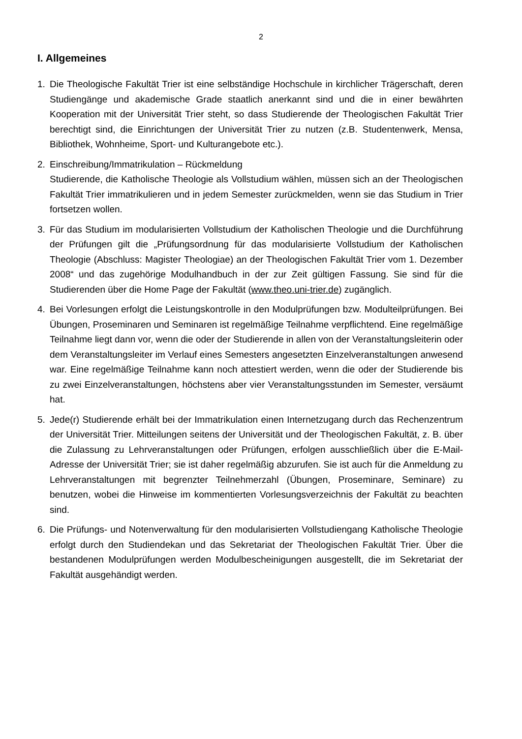2
I. Allgemeines
1. Die Theologische Fakultät Trier ist eine selbständige Hochschule in kirchlicher Trägerschaft, deren Studiengänge und akademische Grade staatlich anerkannt sind und die in einer bewährten Kooperation mit der Universität Trier steht, so dass Studierende der Theologischen Fakultät Trier berechtigt sind, die Einrichtungen der Universität Trier zu nutzen (z.B. Studentenwerk, Mensa, Bibliothek, Wohnheime, Sport- und Kulturangebote etc.).
2. Einschreibung/Immatrikulation – Rückmeldung
Studierende, die Katholische Theologie als Vollstudium wählen, müssen sich an der Theologischen Fakultät Trier immatrikulieren und in jedem Semester zurückmelden, wenn sie das Studium in Trier fortsetzen wollen.
3. Für das Studium im modularisierten Vollstudium der Katholischen Theologie und die Durchführung der Prüfungen gilt die „Prüfungsordnung für das modularisierte Vollstudium der Katholischen Theologie (Abschluss: Magister Theologiae) an der Theologischen Fakultät Trier vom 1. Dezember 2008“ und das zugehörige Modulhandbuch in der zur Zeit gültigen Fassung. Sie sind für die Studierenden über die Home Page der Fakultät (www.theo.uni-trier.de) zugänglich.
4. Bei Vorlesungen erfolgt die Leistungskontrolle in den Modulprüfungen bzw. Modulteilprüfungen. Bei Übungen, Proseminaren und Seminaren ist regelmäßige Teilnahme verpflichtend. Eine regelmäßige Teilnahme liegt dann vor, wenn die oder der Studierende in allen von der Veranstaltungsleiterin oder dem Veranstaltungsleiter im Verlauf eines Semesters angesetzten Einzelveranstaltungen anwesend war. Eine regelmäßige Teilnahme kann noch attestiert werden, wenn die oder der Studierende bis zu zwei Einzelveranstaltungen, höchstens aber vier Veranstaltungsstunden im Semester, versäumt hat.
5. Jede(r) Studierende erhält bei der Immatrikulation einen Internetzugang durch das Rechenzentrum der Universität Trier. Mitteilungen seitens der Universität und der Theologischen Fakultät, z. B. über die Zulassung zu Lehrveranstaltungen oder Prüfungen, erfolgen ausschließlich über die E-Mail-Adresse der Universität Trier; sie ist daher regelmäßig abzurufen. Sie ist auch für die Anmeldung zu Lehrveranstaltungen mit begrenzter Teilnehmerzahl (Übungen, Proseminare, Seminare) zu benutzen, wobei die Hinweise im kommentierten Vorlesungsverzeichnis der Fakultät zu beachten sind.
6. Die Prüfungs- und Notenverwaltung für den modularisierten Vollstudiengang Katholische Theologie erfolgt durch den Studiendekan und das Sekretariat der Theologischen Fakultät Trier. Über die bestandenen Modulprüfungen werden Modulbescheinigungen ausgestellt, die im Sekretariat der Fakultät ausgehändigt werden.